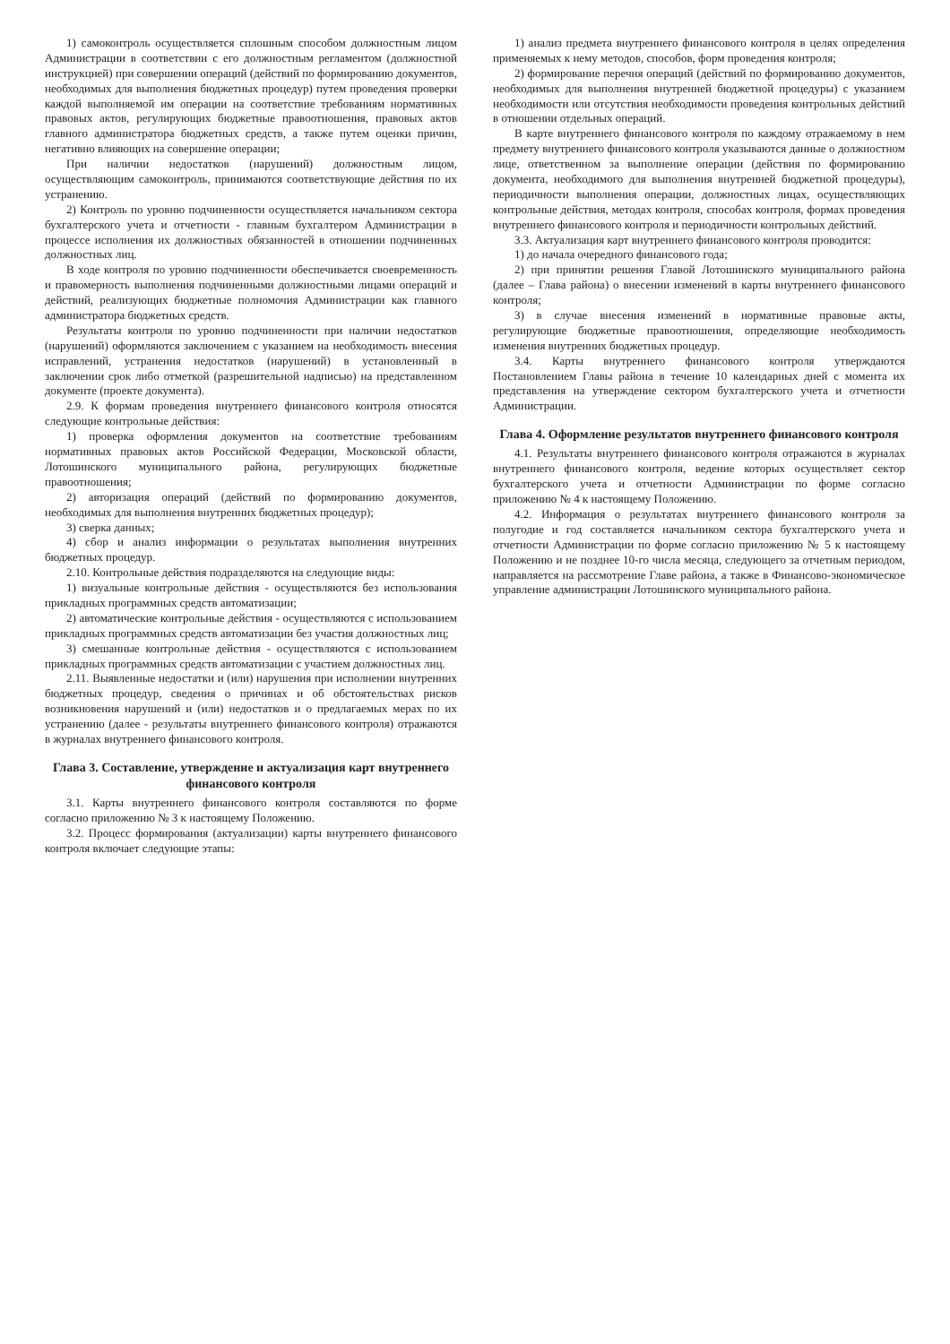1) самоконтроль осуществляется сплошным способом должностным лицом Администрации в соответствии с его должностным регламентом (должностной инструкцией) при совершении операций (действий по формированию документов, необходимых для выполнения бюджетных процедур) путем проведения проверки каждой выполняемой им операции на соответствие требованиям нормативных правовых актов, регулирующих бюджетные правоотношения, правовых актов главного администратора бюджетных средств, а также путем оценки причин, негативно влияющих на совершение операции;
При наличии недостатков (нарушений) должностным лицом, осуществляющим самоконтроль, принимаются соответствующие действия по их устранению.
2) Контроль по уровню подчиненности осуществляется начальником сектора бухгалтерского учета и отчетности - главным бухгалтером Администрации в процессе исполнения их должностных обязанностей в отношении подчиненных должностных лиц.
В ходе контроля по уровню подчиненности обеспечивается своевременность и правомерность выполнения подчиненными должностными лицами операций и действий, реализующих бюджетные полномочия Администрации как главного администратора бюджетных средств.
Результаты контроля по уровню подчиненности при наличии недостатков (нарушений) оформляются заключением с указанием на необходимость внесения исправлений, устранения недостатков (нарушений) в установленный в заключении срок либо отметкой (разрешительной надписью) на представленном документе (проекте документа).
2.9. К формам проведения внутреннего финансового контроля относятся следующие контрольные действия:
1) проверка оформления документов на соответствие требованиям нормативных правовых актов Российской Федерации, Московской области, Лотошинского муниципального района, регулирующих бюджетные правоотношения;
2) авторизация операций (действий по формированию документов, необходимых для выполнения внутренних бюджетных процедур);
3) сверка данных;
4) сбор и анализ информации о результатах выполнения внутренних бюджетных процедур.
2.10. Контрольные действия подразделяются на следующие виды:
1) визуальные контрольные действия - осуществляются без использования прикладных программных средств автоматизации;
2) автоматические контрольные действия - осуществляются с использованием прикладных программных средств автоматизации без участия должностных лиц;
3) смешанные контрольные действия - осуществляются с использованием прикладных программных средств автоматизации с участием должностных лиц.
2.11. Выявленные недостатки и (или) нарушения при исполнении внутренних бюджетных процедур, сведения о причинах и об обстоятельствах рисков возникновения нарушений и (или) недостатков и о предлагаемых мерах по их устранению (далее - результаты внутреннего финансового контроля) отражаются в журналах внутреннего финансового контроля.
Глава 3. Составление, утверждение и актуализация карт внутреннего финансового контроля
3.1. Карты внутреннего финансового контроля составляются по форме согласно приложению № 3 к настоящему Положению.
3.2. Процесс формирования (актуализации) карты внутреннего финансового контроля включает следующие этапы:
1) анализ предмета внутреннего финансового контроля в целях определения применяемых к нему методов, способов, форм проведения контроля;
2) формирование перечня операций (действий по формированию документов, необходимых для выполнения внутренней бюджетной процедуры) с указанием необходимости или отсутствия необходимости проведения контрольных действий в отношении отдельных операций.
В карте внутреннего финансового контроля по каждому отражаемому в нем предмету внутреннего финансового контроля указываются данные о должностном лице, ответственном за выполнение операции (действия по формированию документа, необходимого для выполнения внутренней бюджетной процедуры), периодичности выполнения операции, должностных лицах, осуществляющих контрольные действия, методах контроля, способах контроля, формах проведения внутреннего финансового контроля и периодичности контрольных действий.
3.3. Актуализация карт внутреннего финансового контроля проводится:
1) до начала очередного финансового года;
2) при принятии решения Главой Лотошинского муниципального района (далее – Глава района) о внесении изменений в карты внутреннего финансового контроля;
3) в случае внесения изменений в нормативные правовые акты, регулирующие бюджетные правоотношения, определяющие необходимость изменения внутренних бюджетных процедур.
3.4. Карты внутреннего финансового контроля утверждаются Постановлением Главы района в течение 10 календарных дней с момента их представления на утверждение сектором бухгалтерского учета и отчетности Администрации.
Глава 4. Оформление результатов внутреннего финансового контроля
4.1. Результаты внутреннего финансового контроля отражаются в журналах внутреннего финансового контроля, ведение которых осуществляет сектор бухгалтерского учета и отчетности Администрации по форме согласно приложению № 4 к настоящему Положению.
4.2. Информация о результатах внутреннего финансового контроля за полугодие и год составляется начальником сектора бухгалтерского учета и отчетности Администрации по форме согласно приложению № 5 к настоящему Положению и не позднее 10-го числа месяца, следующего за отчетным периодом, направляется на рассмотрение Главе района, а также в Финансово-экономическое управление администрации Лотошинского муниципального района.